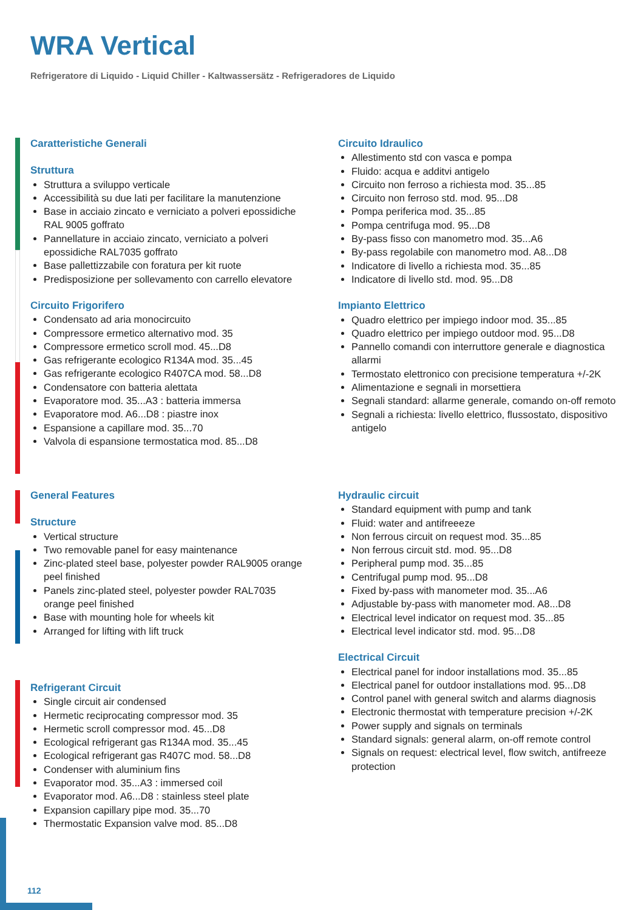WRA Vertical
Refrigeratore di Liquido - Liquid Chiller - Kaltwassersätz - Refrigeradores de Liquido
Caratteristiche Generali
Struttura
Struttura a sviluppo verticale
Accessibilità su due lati per facilitare la manutenzione
Base in acciaio zincato e verniciato a polveri epossidiche RAL 9005 goffrato
Pannellature in acciaio zincato, verniciato a polveri epossidiche RAL7035 goffrato
Base pallettizzabile con foratura per kit ruote
Predisposizione per sollevamento con carrello elevatore
Circuito Frigorifero
Condensato ad aria monocircuito
Compressore ermetico alternativo mod. 35
Compressore ermetico scroll mod. 45...D8
Gas refrigerante ecologico R134A mod. 35...45
Gas refrigerante ecologico R407CA mod. 58...D8
Condensatore con batteria alettata
Evaporatore mod. 35...A3 : batteria immersa
Evaporatore mod. A6...D8 : piastre inox
Espansione a capillare mod. 35...70
Valvola di espansione termostatica mod. 85...D8
Circuito Idraulico
Allestimento std con vasca e pompa
Fluido: acqua e additvi antigelo
Circuito non ferroso a richiesta mod. 35...85
Circuito non ferroso std. mod. 95...D8
Pompa periferica mod. 35...85
Pompa centrifuga mod. 95...D8
By-pass fisso con manometro mod. 35...A6
By-pass regolabile con manometro mod. A8...D8
Indicatore di livello a richiesta mod. 35...85
Indicatore di livello std. mod. 95...D8
Impianto Elettrico
Quadro elettrico per impiego indoor mod. 35...85
Quadro elettrico per impiego outdoor mod. 95...D8
Pannello comandi con interruttore generale e diagnostica allarmi
Termostato elettronico con precisione temperatura +/-2K
Alimentazione e segnali in morsettiera
Segnali standard: allarme generale, comando on-off remoto
Segnali a richiesta: livello elettrico, flussostato, dispositivo antigelo
General Features
Structure
Vertical structure
Two removable panel for easy maintenance
Zinc-plated steel base, polyester powder RAL9005 orange peel finished
Panels zinc-plated steel, polyester powder RAL7035 orange peel finished
Base with mounting hole for wheels kit
Arranged for lifting with lift truck
Refrigerant Circuit
Single circuit air condensed
Hermetic reciprocating compressor mod. 35
Hermetic scroll compressor mod. 45...D8
Ecological refrigerant gas R134A mod. 35...45
Ecological refrigerant gas R407C mod. 58...D8
Condenser with aluminium fins
Evaporator mod. 35...A3 : immersed coil
Evaporator mod. A6...D8 : stainless steel plate
Expansion capillary pipe mod. 35...70
Thermostatic Expansion valve mod. 85...D8
Hydraulic circuit
Standard equipment with pump and tank
Fluid: water and antifreeeze
Non ferrous circuit on request mod. 35...85
Non ferrous circuit std. mod. 95...D8
Peripheral pump mod. 35...85
Centrifugal pump mod. 95...D8
Fixed by-pass with manometer mod. 35...A6
Adjustable by-pass with manometer mod. A8...D8
Electrical level indicator on request mod. 35...85
Electrical level indicator std. mod. 95...D8
Electrical Circuit
Electrical panel for indoor installations mod. 35...85
Electrical panel for outdoor installations mod. 95...D8
Control panel with general switch and alarms diagnosis
Electronic thermostat with temperature precision +/-2K
Power supply and signals on terminals
Standard signals: general alarm, on-off remote control
Signals on request: electrical level, flow switch, antifreeze protection
112